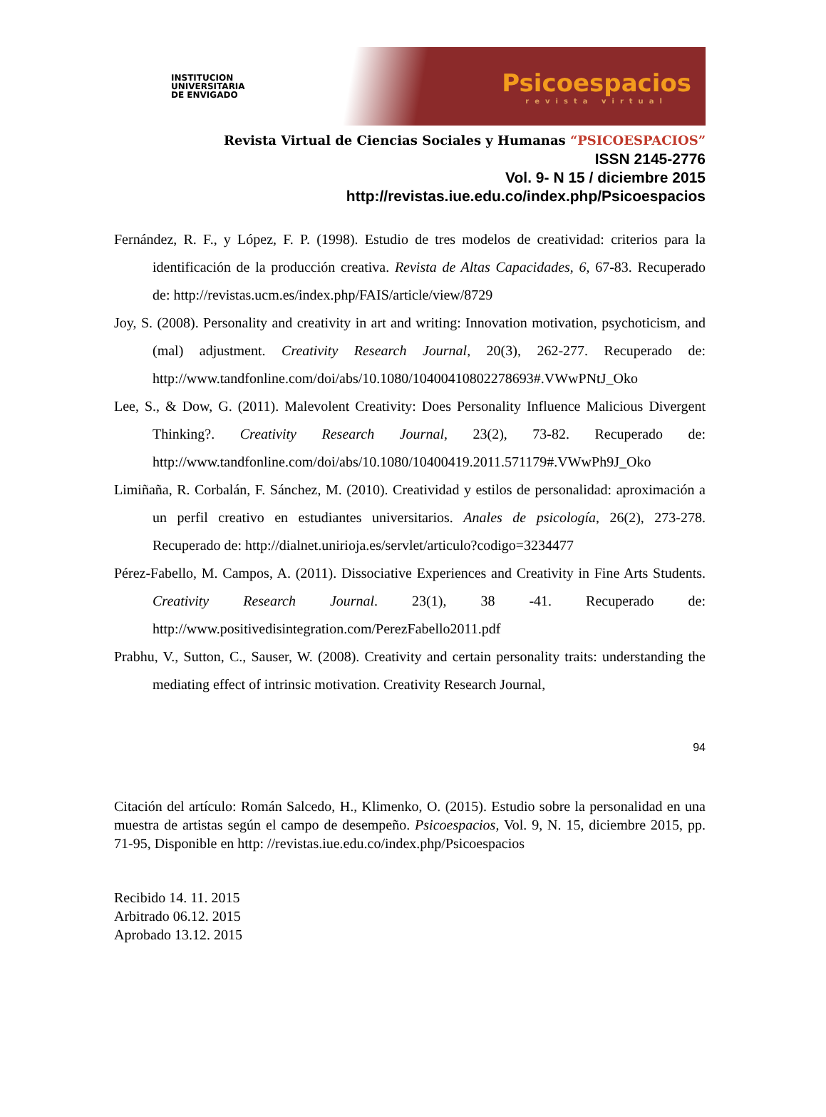INSTITUCION
UNIVERSITARIA
DE ENVIGADO
Psicoespacios
revista virtual
Revista Virtual de Ciencias Sociales y Humanas “PSICOESPACIOS”
ISSN 2145-2776
Vol. 9- N 15 / diciembre 2015
http://revistas.iue.edu.co/index.php/Psicoespacios
Fernández, R. F., y López, F. P. (1998). Estudio de tres modelos de creatividad: criterios para la identificación de la producción creativa. Revista de Altas Capacidades, 6, 67-83. Recuperado de: http://revistas.ucm.es/index.php/FAIS/article/view/8729
Joy, S. (2008). Personality and creativity in art and writing: Innovation motivation, psychoticism, and (mal) adjustment. Creativity Research Journal, 20(3), 262-277. Recuperado de: http://www.tandfonline.com/doi/abs/10.1080/10400410802278693#.VWwPNtJ_Oko
Lee, S., & Dow, G. (2011). Malevolent Creativity: Does Personality Influence Malicious Divergent Thinking?. Creativity Research Journal, 23(2), 73-82. Recuperado de: http://www.tandfonline.com/doi/abs/10.1080/10400419.2011.571179#.VWwPh9J_Oko
Limiñaña, R. Corbalán, F. Sánchez, M. (2010). Creatividad y estilos de personalidad: aproximación a un perfil creativo en estudiantes universitarios. Anales de psicología, 26(2), 273-278. Recuperado de: http://dialnet.unirioja.es/servlet/articulo?codigo=3234477
Pérez-Fabello, M. Campos, A. (2011). Dissociative Experiences and Creativity in Fine Arts Students. Creativity Research Journal. 23(1), 38 -41. Recuperado de: http://www.positivedisintegration.com/PerezFabello2011.pdf
Prabhu, V., Sutton, C., Sauser, W. (2008). Creativity and certain personality traits: understanding the mediating effect of intrinsic motivation. Creativity Research Journal,
94
Citación del artículo: Román Salcedo, H., Klimenko, O. (2015). Estudio sobre la personalidad en una muestra de artistas según el campo de desempeño. Psicoespacios, Vol. 9, N. 15, diciembre 2015, pp. 71-95, Disponible en http: //revistas.iue.edu.co/index.php/Psicoespacios
Recibido 14. 11. 2015
Arbitrado 06.12. 2015
Aprobado 13.12. 2015